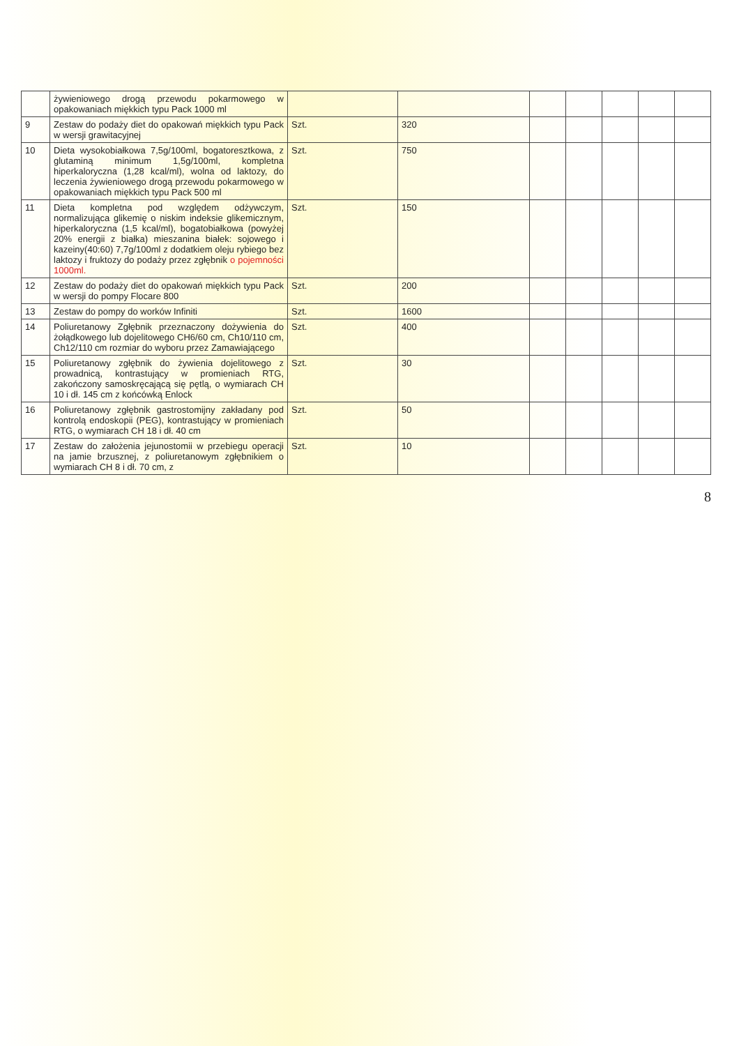| | żywieniowego drogą przewodu pokarmowego w opakowaniach miękkich typu Pack 1000 ml | | | | | | | |
| 9 | Zestaw do podaży diet do opakowań miękkich typu Pack w wersji grawitacyjnej | Szt. | 320 | | | | | |
| 10 | Dieta wysokobiałkowa 7,5g/100ml, bogatoresztkowa, z glutaminą minimum 1,5g/100ml, kompletna hiperkaloryczna (1,28 kcal/ml), wolna od laktozy, do leczenia żywieniowego drogą przewodu pokarmowego w opakowaniach miękkich typu Pack 500 ml | Szt. | 750 | | | | | |
| 11 | Dieta kompletna pod względem odżywczym, normalizująca glikemię o niskim indeksie glikemicznym, hiperkaloryczna (1,5 kcal/ml), bogatobiałkowa (powyżej 20% energii z białka) mieszanina białek: sojowego i kazeiny(40:60) 7,7g/100ml z dodatkiem oleju rybiego bez laktozy i fruktozy do podaży przez zgłębnik o pojemności 1000ml. | Szt. | 150 | | | | | |
| 12 | Zestaw do podaży diet do opakowań miękkich typu Pack w wersji do pompy Flocare 800 | Szt. | 200 | | | | | |
| 13 | Zestaw do pompy do worków Infiniti | Szt. | 1600 | | | | | |
| 14 | Poliuretanowy Zgłębnik przeznaczony dożywienia do żołądkowego lub dojelitowego CH6/60 cm, Ch10/110 cm, Ch12/110 cm rozmiar do wyboru przez Zamawiającego | Szt. | 400 | | | | | |
| 15 | Poliuretanowy zgłębnik do żywienia dojelitowego z prowadnicą, kontrastujący w promieniach RTG, zakończony samoskręcającą się pętlą, o wymiarach CH 10 i dł. 145 cm z końcówką Enlock | Szt. | 30 | | | | | |
| 16 | Poliuretanowy zgłębnik gastrostomijny zakładany pod kontrolą endoskopii (PEG), kontrastujący w promieniach RTG, o wymiarach CH 18 i dł. 40 cm | Szt. | 50 | | | | | |
| 17 | Zestaw do założenia jejunostomii w przebiegu operacji na jamie brzusznej, z poliuretanowym zgłębnikiem o wymiarach CH 8 i dł. 70 cm, z | Szt. | 10 | | | | | |
8